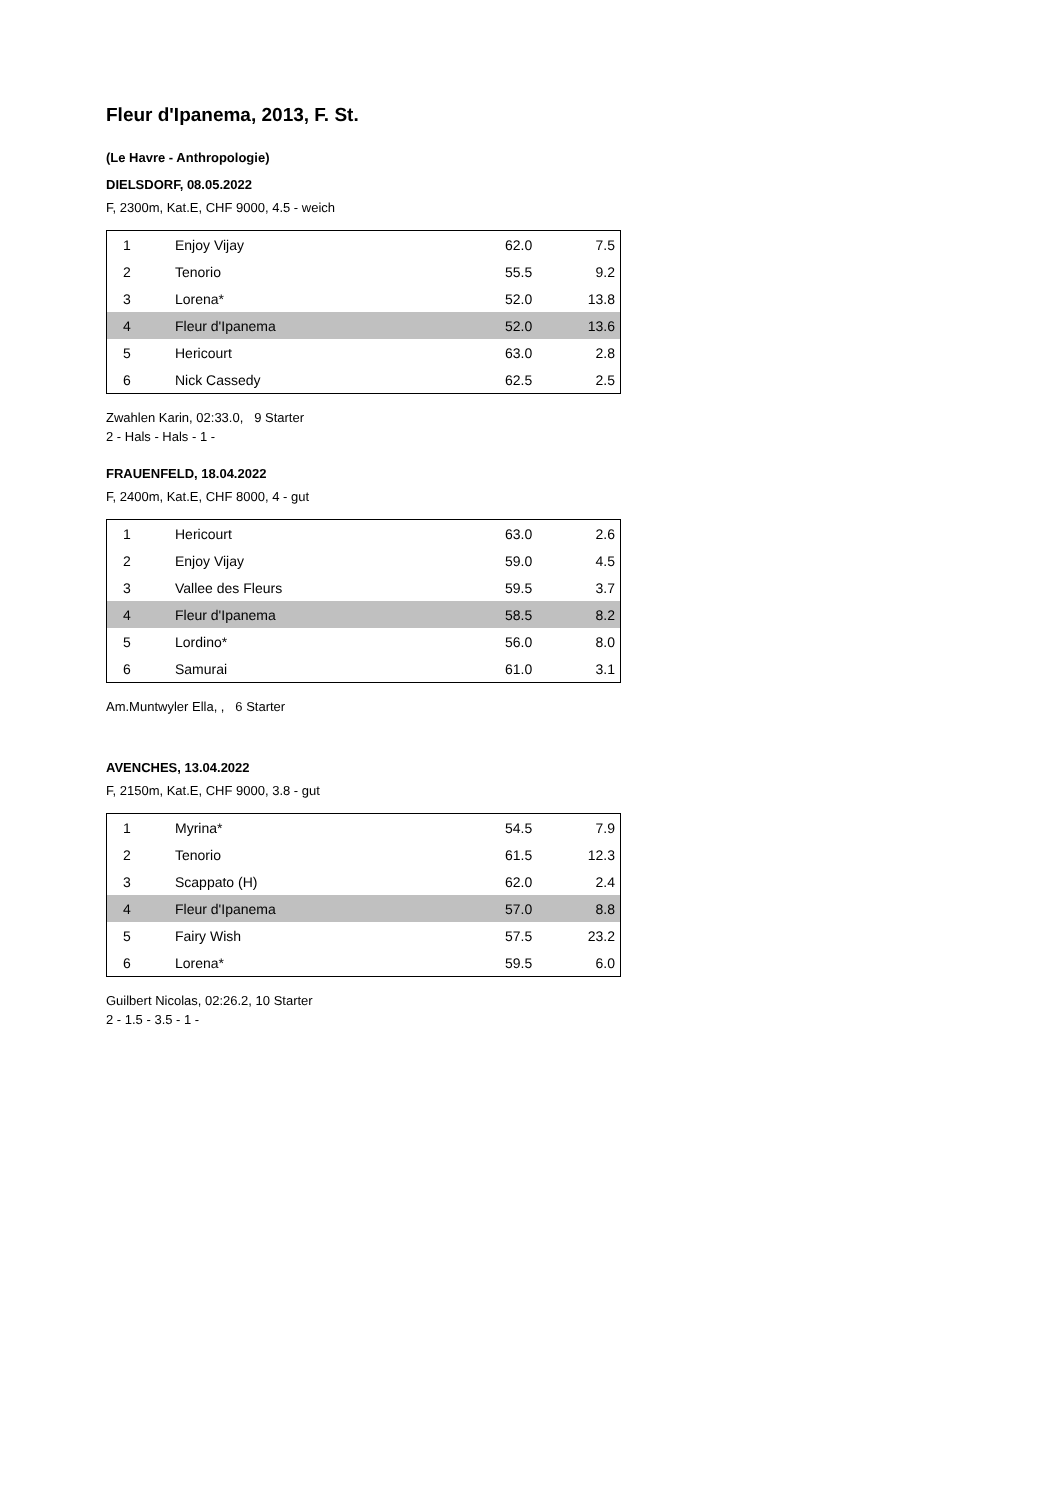Fleur d'Ipanema, 2013, F. St.
(Le Havre - Anthropologie)
DIELSDORF, 08.05.2022
F, 2300m, Kat.E, CHF 9000, 4.5 - weich
| 1 | Enjoy Vijay | 62.0 | 7.5 |
| 2 | Tenorio | 55.5 | 9.2 |
| 3 | Lorena* | 52.0 | 13.8 |
| 4 | Fleur d'Ipanema | 52.0 | 13.6 |
| 5 | Hericourt | 63.0 | 2.8 |
| 6 | Nick Cassedy | 62.5 | 2.5 |
Zwahlen Karin, 02:33.0, 9 Starter
2 - Hals - Hals - 1 -
FRAUENFELD, 18.04.2022
F, 2400m, Kat.E, CHF 8000, 4 - gut
| 1 | Hericourt | 63.0 | 2.6 |
| 2 | Enjoy Vijay | 59.0 | 4.5 |
| 3 | Vallee des Fleurs | 59.5 | 3.7 |
| 4 | Fleur d'Ipanema | 58.5 | 8.2 |
| 5 | Lordino* | 56.0 | 8.0 |
| 6 | Samurai | 61.0 | 3.1 |
Am.Muntwyler Ella, , 6 Starter
AVENCHES, 13.04.2022
F, 2150m, Kat.E, CHF 9000, 3.8 - gut
| 1 | Myrina* | 54.5 | 7.9 |
| 2 | Tenorio | 61.5 | 12.3 |
| 3 | Scappato (H) | 62.0 | 2.4 |
| 4 | Fleur d'Ipanema | 57.0 | 8.8 |
| 5 | Fairy Wish | 57.5 | 23.2 |
| 6 | Lorena* | 59.5 | 6.0 |
Guilbert Nicolas, 02:26.2, 10 Starter
2 - 1.5 - 3.5 - 1 -